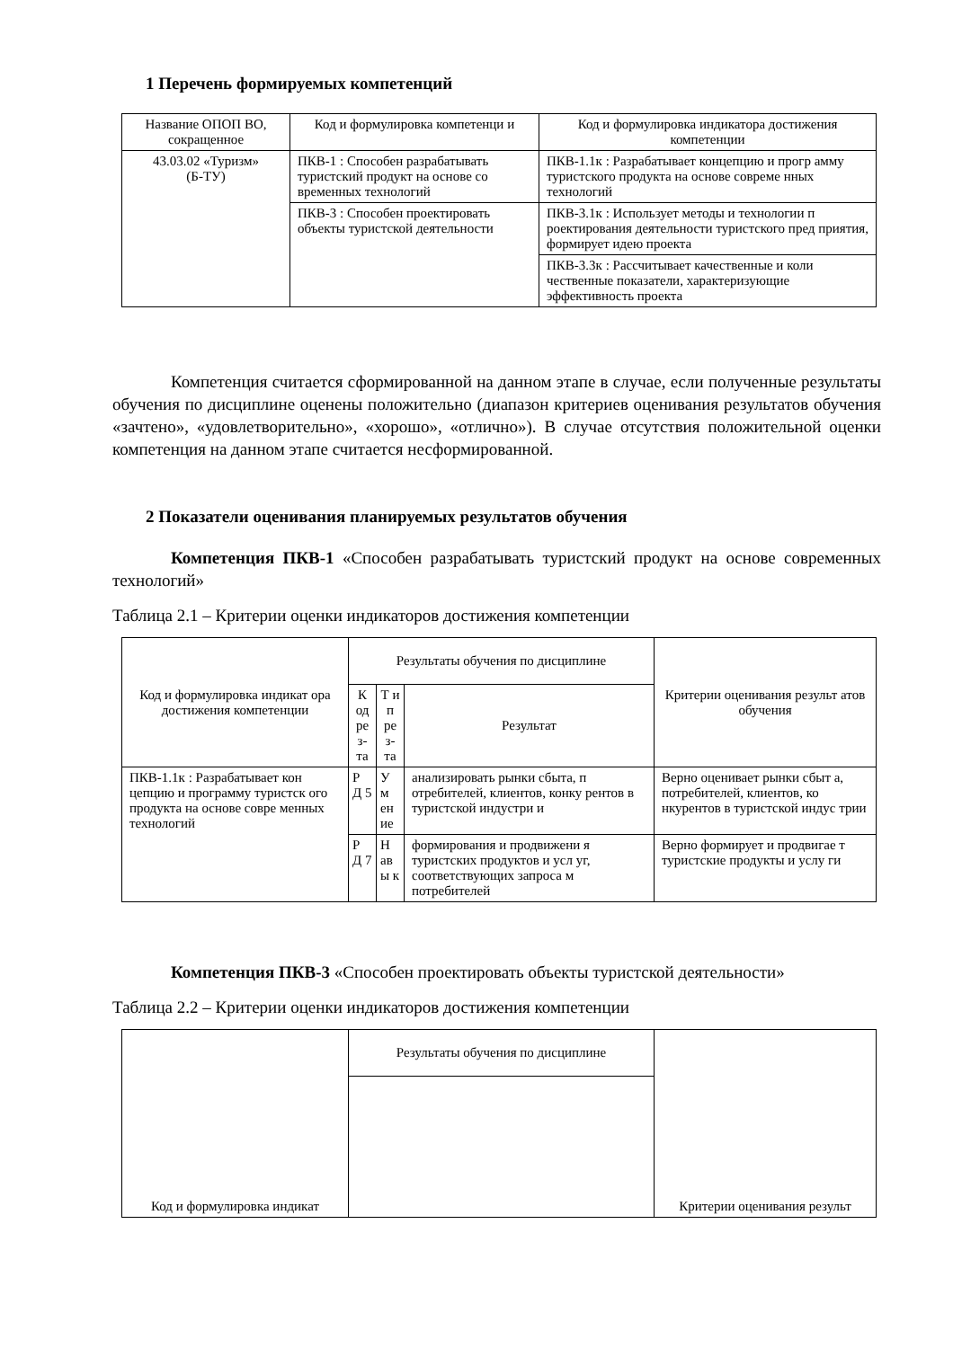1 Перечень формируемых компетенций
| Название ОПОП ВО, сокращенное | Код и формулировка компетенци и | Код и формулировка индикатора достижения компетенции |
| --- | --- | --- |
| 43.03.02 «Туризм» (Б-ТУ) | ПКВ-1 : Способен разрабатывать туристский продукт на основе со временных технологий | ПКВ-1.1к : Разрабатывает концепцию и прогр амму туристского продукта на основе совреме нных технологий |
| | ПКВ-3 : Способен проектировать объекты туристской деятельности | ПКВ-3.1к : Использует методы и технологии п роектирования деятельности туристского пред приятия, формирует идею проекта |
| | | ПКВ-3.3к : Рассчитывает качественные и коли чественные показатели, характеризующие эффективность проекта |
Компетенция считается сформированной на данном этапе в случае, если полученные результаты обучения по дисциплине оценены положительно (диапазон критериев оценивания результатов обучения «зачтено», «удовлетворительно», «хорошо», «отлично»). В случае отсутствия положительной оценки компетенция на данном этапе считается несформированной.
2 Показатели оценивания планируемых результатов обучения
Компетенция ПКВ-1 «Способен разрабатывать туристский продукт на основе современных технологий»
Таблица 2.1 – Критерии оценки индикаторов достижения компетенции
| Код и формулировка индикат ора достижения компетенции | Результаты обучения по дисциплине | | | Критерии оценивания результ атов обучения |
| --- | --- | --- | --- | --- |
| | К од ре з- та | Т и п ре з- та | Результат | |
| ПКВ-1.1к : Разрабатывает кон цепцию и программу туристск ого продукта на основе совре менных технологий | Р Д 5 | У м ен ие | анализировать рынки сбыта, п отребителей, клиентов, конку рентов в туристской индустри и | Верно оценивает рынки сбыт а, потребителей, клиентов, ко нкурентов в туристской индус трии |
| | Р Д 7 | Н ав ы к | формирования и продвижени я туристских продуктов и усл уг, соответствующих запроса м потребителей | Верно формирует и продвигае т туристские продукты и услу ги |
Компетенция ПКВ-3 «Способен проектировать объекты туристской деятельности»
Таблица 2.2 – Критерии оценки индикаторов достижения компетенции
| Код и формулировка индикат | Результаты обучения по дисциплине | Критерии оценивания результ |
| --- | --- | --- |